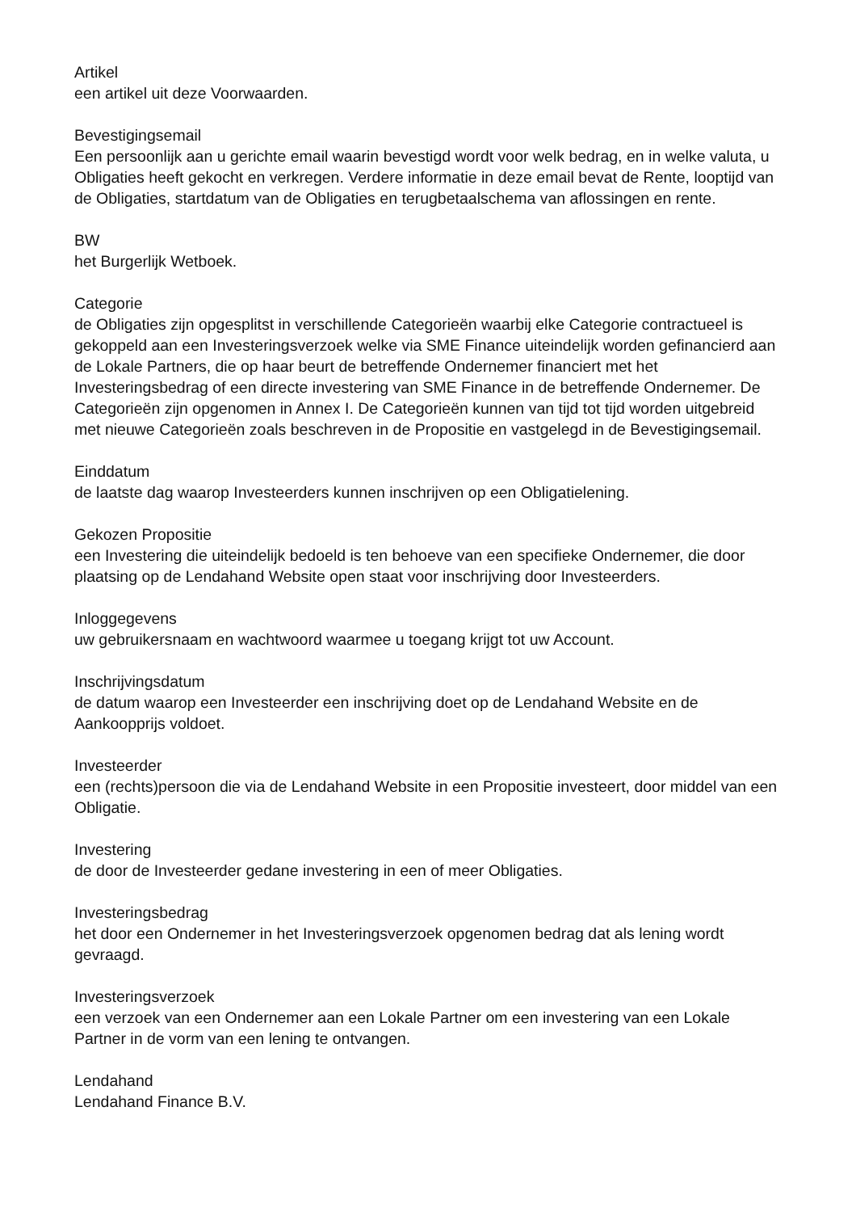Artikel
een artikel uit deze Voorwaarden.
Bevestigingsemail
Een persoonlijk aan u gerichte email waarin bevestigd wordt voor welk bedrag, en in welke valuta, u Obligaties heeft gekocht en verkregen. Verdere informatie in deze email bevat de Rente, looptijd van de Obligaties, startdatum van de Obligaties en terugbetaalschema van aflossingen en rente.
BW
het Burgerlijk Wetboek.
Categorie
de Obligaties zijn opgesplitst in verschillende Categorieën waarbij elke Categorie contractueel is gekoppeld aan een Investeringsverzoek welke via SME Finance uiteindelijk worden gefinancierd aan de Lokale Partners, die op haar beurt de betreffende Ondernemer financiert met het Investeringsbedrag of een directe investering van SME Finance in de betreffende Ondernemer. De Categorieën zijn opgenomen in Annex I. De Categorieën kunnen van tijd tot tijd worden uitgebreid met nieuwe Categorieën zoals beschreven in de Propositie en vastgelegd in de Bevestigingsemail.
Einddatum
de laatste dag waarop Investeerders kunnen inschrijven op een Obligatielening.
Gekozen Propositie
een Investering die uiteindelijk bedoeld is ten behoeve van een specifieke Ondernemer, die door plaatsing op de Lendahand Website open staat voor inschrijving door Investeerders.
Inloggegevens
uw gebruikersnaam en wachtwoord waarmee u toegang krijgt tot uw Account.
Inschrijvingsdatum
de datum waarop een Investeerder een inschrijving doet op de Lendahand Website en de Aankoopprijs voldoet.
Investeerder
een (rechts)persoon die via de Lendahand Website in een Propositie investeert, door middel van een Obligatie.
Investering
de door de Investeerder gedane investering in een of meer Obligaties.
Investeringsbedrag
het door een Ondernemer in het Investeringsverzoek opgenomen bedrag dat als lening wordt gevraagd.
Investeringsverzoek
een verzoek van een Ondernemer aan een Lokale Partner om een investering van een Lokale Partner in de vorm van een lening te ontvangen.
Lendahand
Lendahand Finance B.V.